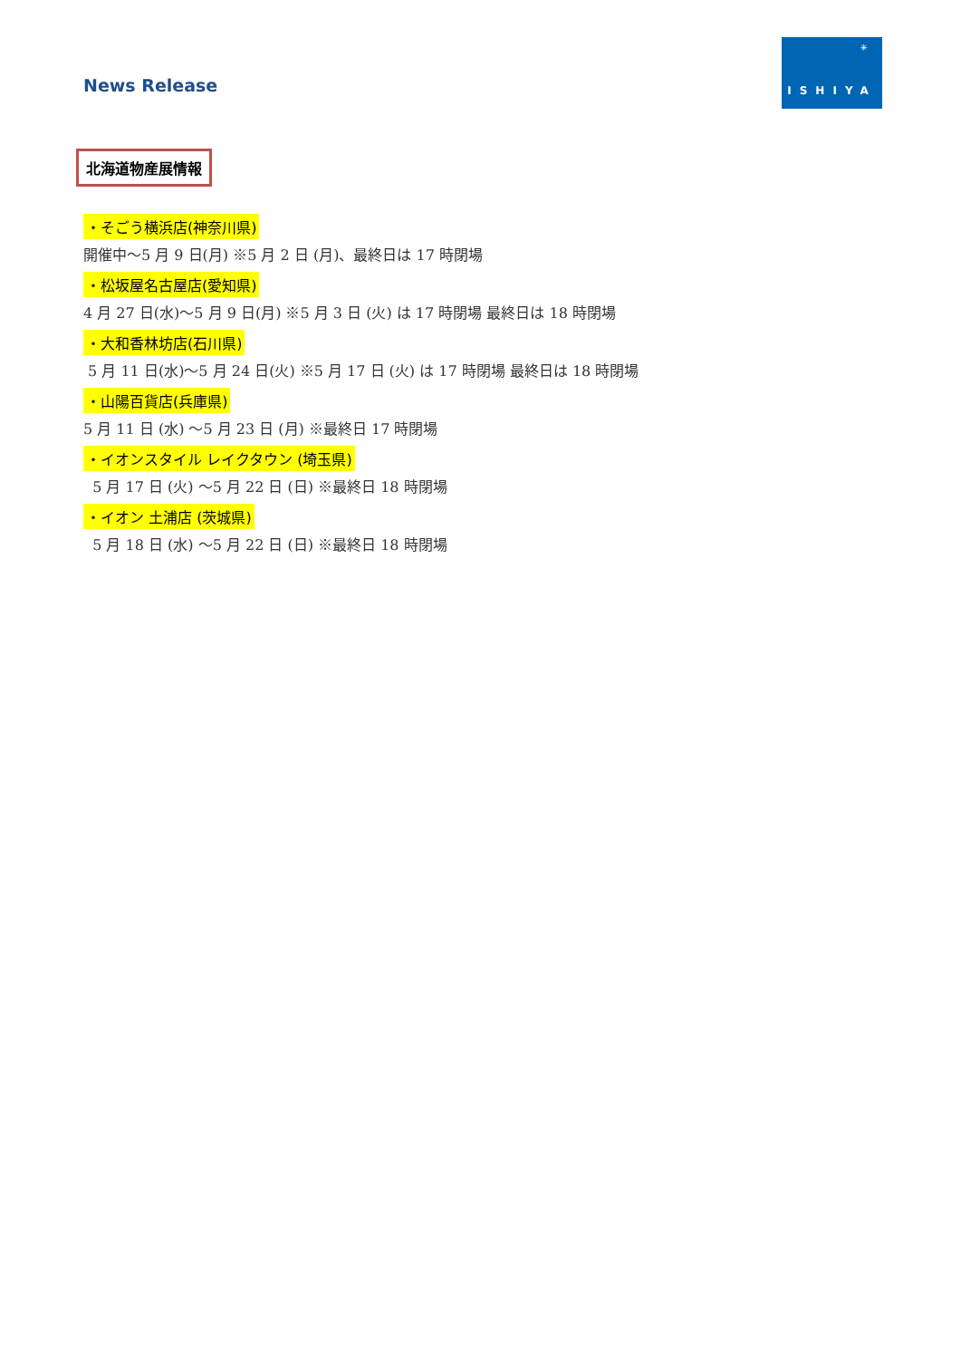News Release
✳
ISHIYA
北海道物産展情報
・そごう横浜店(神奈川県)
開催中～5 月 9 日(月) ※5 月 2 日 (月)、最終日は 17 時閉場
・松坂屋名古屋店(愛知県)
4 月 27 日(水)～5 月 9 日(月) ※5 月 3 日 (火) は 17 時閉場 最終日は 18 時閉場
・大和香林坊店(石川県)
5 月 11 日(水)～5 月 24 日(火) ※5 月 17 日 (火) は 17 時閉場 最終日は 18 時閉場
・山陽百貨店(兵庫県)
5 月 11 日 (水) ～5 月 23 日 (月) ※最終日 17 時閉場
・イオンスタイル レイクタウン (埼玉県)
5 月 17 日 (火) ～5 月 22 日 (日) ※最終日 18 時閉場
・イオン 土浦店 (茨城県)
5 月 18 日 (水) ～5 月 22 日 (日) ※最終日 18 時閉場